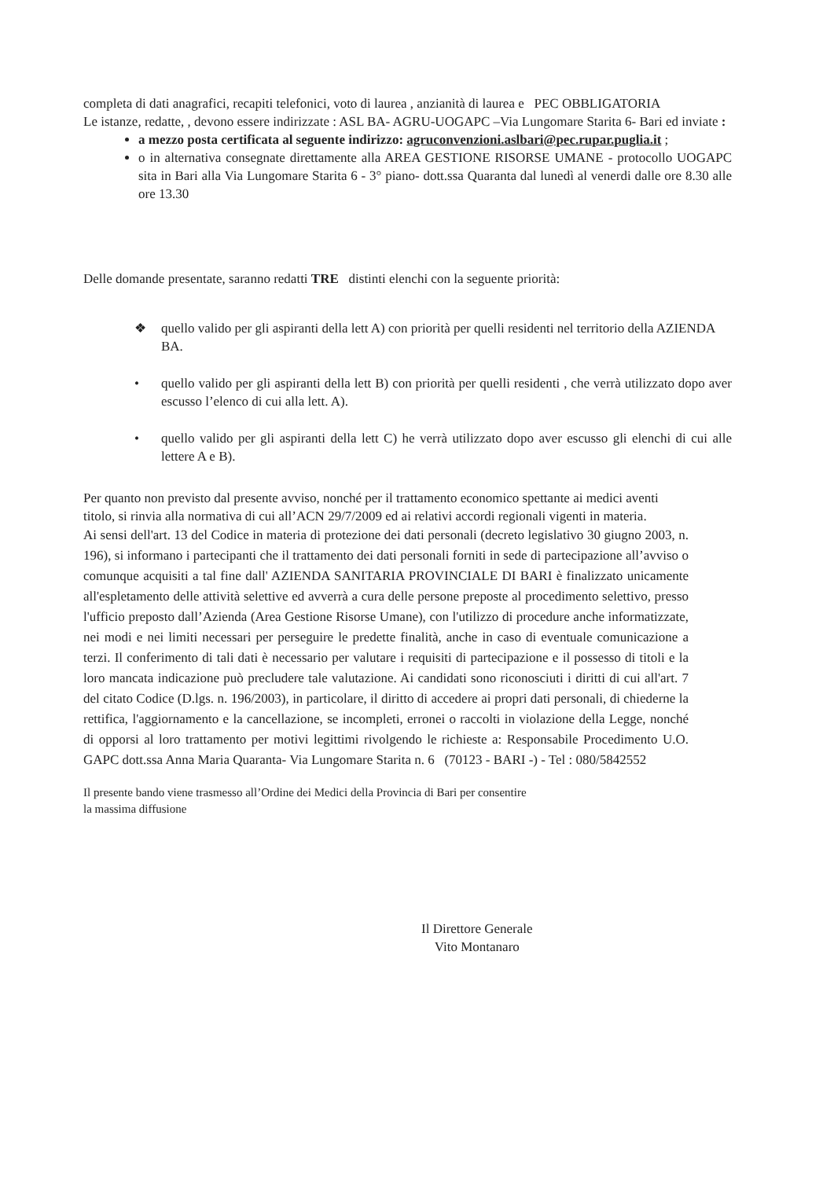completa di dati anagrafici, recapiti telefonici, voto di laurea , anzianità di laurea e PEC OBBLIGATORIA
Le istanze, redatte, , devono essere indirizzate : ASL BA- AGRU-UOGAPC –Via Lungomare Starita 6- Bari ed inviate :
a mezzo posta certificata al seguente indirizzo: agruconvenzioni.aslbari@pec.rupar.puglia.it ;
o in alternativa consegnate direttamente alla AREA GESTIONE RISORSE UMANE - protocollo UOGAPC sita in Bari alla Via Lungomare Starita 6 - 3° piano- dott.ssa Quaranta dal lunedì al venerdi dalle ore 8.30 alle ore 13.30
Delle domande presentate, saranno redatti TRE distinti elenchi con la seguente priorità:
❖ quello valido per gli aspiranti della lett A) con priorità per quelli residenti nel territorio della AZIENDA BA.
• quello valido per gli aspiranti della lett B) con priorità per quelli residenti , che verrà utilizzato dopo aver escusso l’elenco di cui alla lett. A).
• quello valido per gli aspiranti della lett C) he verrà utilizzato dopo aver escusso gli elenchi di cui alle lettere A e B).
Per quanto non previsto dal presente avviso, nonché per il trattamento economico spettante ai medici aventi titolo, si rinvia alla normativa di cui all’ACN 29/7/2009 ed ai relativi accordi regionali vigenti in materia.
Ai sensi dell'art. 13 del Codice in materia di protezione dei dati personali (decreto legislativo 30 giugno 2003, n. 196), si informano i partecipanti che il trattamento dei dati personali forniti in sede di partecipazione all’avviso o comunque acquisiti a tal fine dall' AZIENDA SANITARIA PROVINCIALE DI BARI è finalizzato unicamente all'espletamento delle attività selettive ed avverrà a cura delle persone preposte al procedimento selettivo, presso l'ufficio preposto dall’Azienda (Area Gestione Risorse Umane), con l'utilizzo di procedure anche informatizzate, nei modi e nei limiti necessari per perseguire le predette finalità, anche in caso di eventuale comunicazione a terzi. Il conferimento di tali dati è necessario per valutare i requisiti di partecipazione e il possesso di titoli e la loro mancata indicazione può precludere tale valutazione. Ai candidati sono riconosciuti i diritti di cui all'art. 7 del citato Codice (D.lgs. n. 196/2003), in particolare, il diritto di accedere ai propri dati personali, di chiederne la rettifica, l'aggiornamento e la cancellazione, se incompleti, erronei o raccolti in violazione della Legge, nonché di opporsi al loro trattamento per motivi legittimi rivolgendo le richieste a: Responsabile Procedimento U.O. GAPC dott.ssa Anna Maria Quaranta- Via Lungomare Starita n. 6 (70123 - BARI -) - Tel : 080/5842552
Il presente bando viene trasmesso all’Ordine dei Medici della Provincia di Bari per consentire
la massima diffusione
Il Direttore Generale
Vito Montanaro